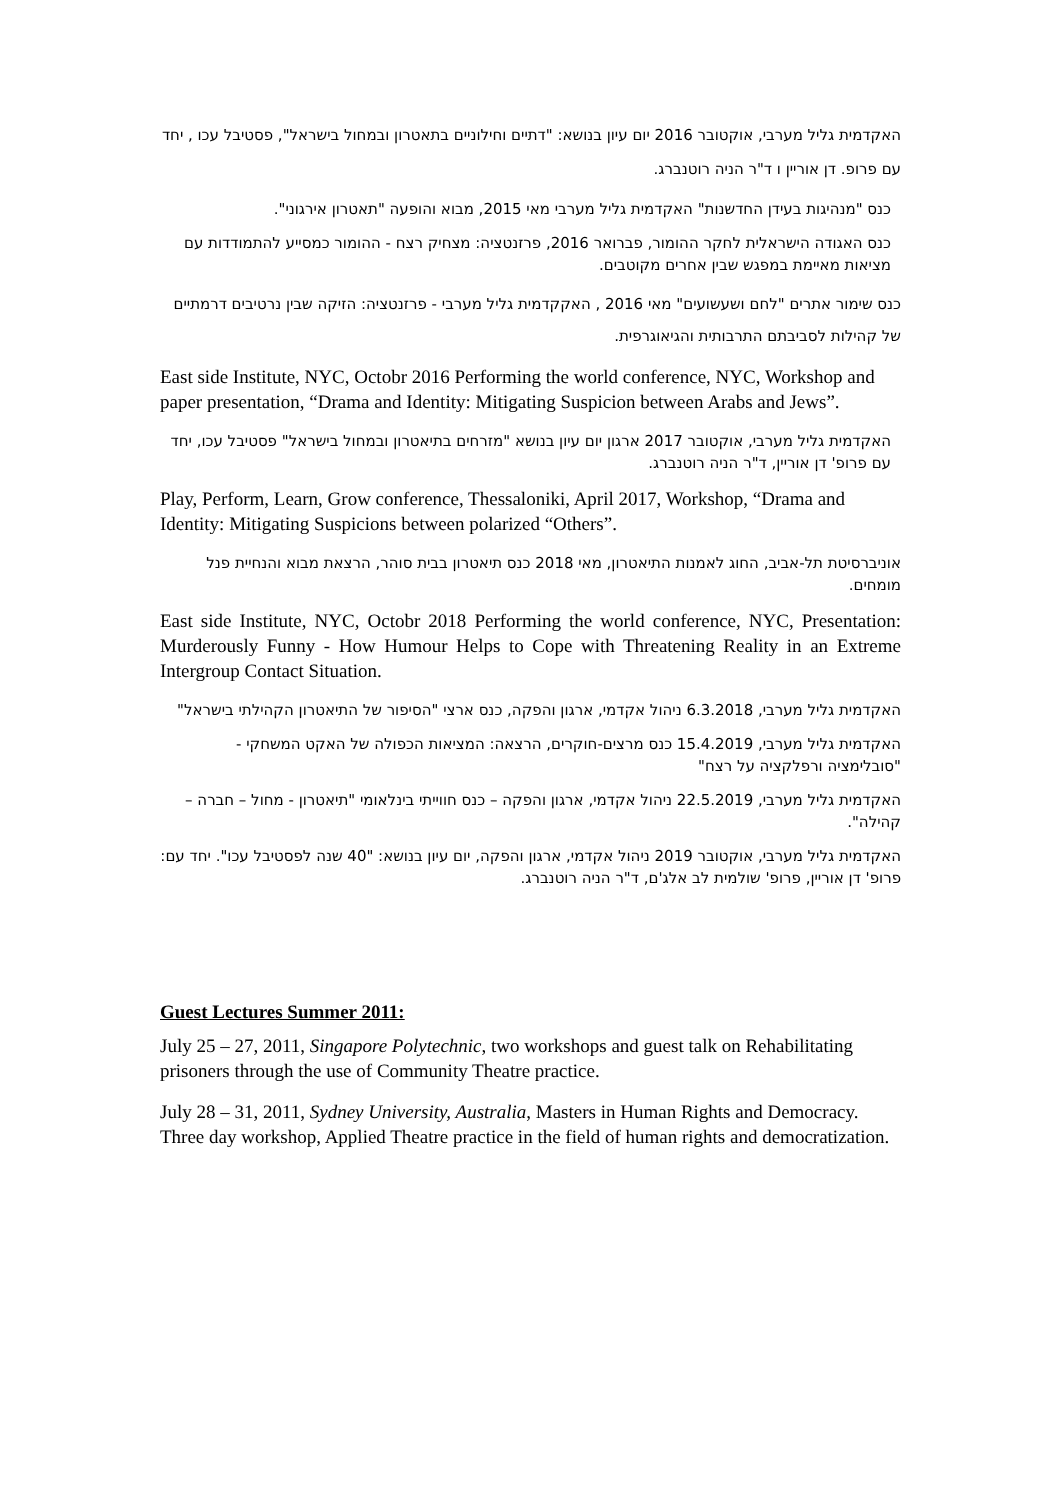האקדמית גליל מערבי, אוקטובר 2016 יום עיון בנושא: "דתיים וחילוניים בתאטרון ובמחול בישראל", פסטיבל עכו , יחד עם פרופ. דן אוריין ו ד"ר הניה רוטנברג.
כנס "מנהיגות בעידן החדשנות" האקדמית גליל מערבי מאי 2015, מבוא והופעה "תאטרון אירגוני".
כנס האגודה הישראלית לחקר ההומור, פברואר 2016, פרזנטציה: מצחיק רצח - ההומור כמסייע להתמודדות עם מציאות מאיימת במפגש שבין אחרים מקוטבים.
כנס שימור אתרים "לחם ושעשועים" מאי 2016 , האקקדמית גליל מערבי - פרזנטציה: הזיקה שבין נרטיבים דרמתיים של קהילות לסביבתם התרבותית והגיאוגרפית.
East side Institute, NYC, Octobr 2016 Performing the world conference, NYC, Workshop and paper presentation, “Drama and Identity: Mitigating Suspicion between Arabs and Jews”.
האקדמית גליל מערבי, אוקטובר 2017 ארגון יום עיון בנושא "מזרחים בתיאטרון ובמחול בישראל" פסטיבל עכו, יחד עם פרופ' דן אוריין, ד"ר הניה רוטנברג.
Play, Perform, Learn, Grow conference, Thessaloniki, April 2017, Workshop, “Drama and Identity: Mitigating Suspicions between polarized “Others”.
אוניברסיטת תל-אביב, החוג לאמנות התיאטרון, מאי 2018 כנס תיאטרון בבית סוהר, הרצאת מבוא והנחיית פנל מומחים.
East side Institute, NYC, Octobr 2018 Performing the world conference, NYC, Presentation: Murderously Funny - How Humour Helps to Cope with Threatening Reality in an Extreme Intergroup Contact Situation.
האקדמית גליל מערבי, 6.3.2018 ניהול אקדמי, ארגון והפקה, כנס ארצי "הסיפור של התיאטרון הקהילתי בישראל"
האקדמית גליל מערבי, 15.4.2019 כנס מרצים-חוקרים, הרצאה: המציאות הכפולה של האקט המשחקי - "סובלימציה ורפלקציה על רצח"
האקדמית גליל מערבי, 22.5.2019 ניהול אקדמי, ארגון והפקה – כנס חווייתי בינלאומי "תיאטרון - מחול – חברה – קהילה".
האקדמית גליל מערבי, אוקטובר 2019 ניהול אקדמי, ארגון והפקה, יום עיון בנושא: "40 שנה לפסטיבל עכו". יחד עם: פרופ' דן אוריין, פרופ' שולמית לב אלג'ם, ד"ר הניה רוטנברג.
Guest Lectures Summer 2011:
July 25 – 27, 2011, Singapore Polytechnic, two workshops and guest talk on Rehabilitating prisoners through the use of Community Theatre practice.
July 28 – 31, 2011, Sydney University, Australia, Masters in Human Rights and Democracy. Three day workshop, Applied Theatre practice in the field of human rights and democratization.